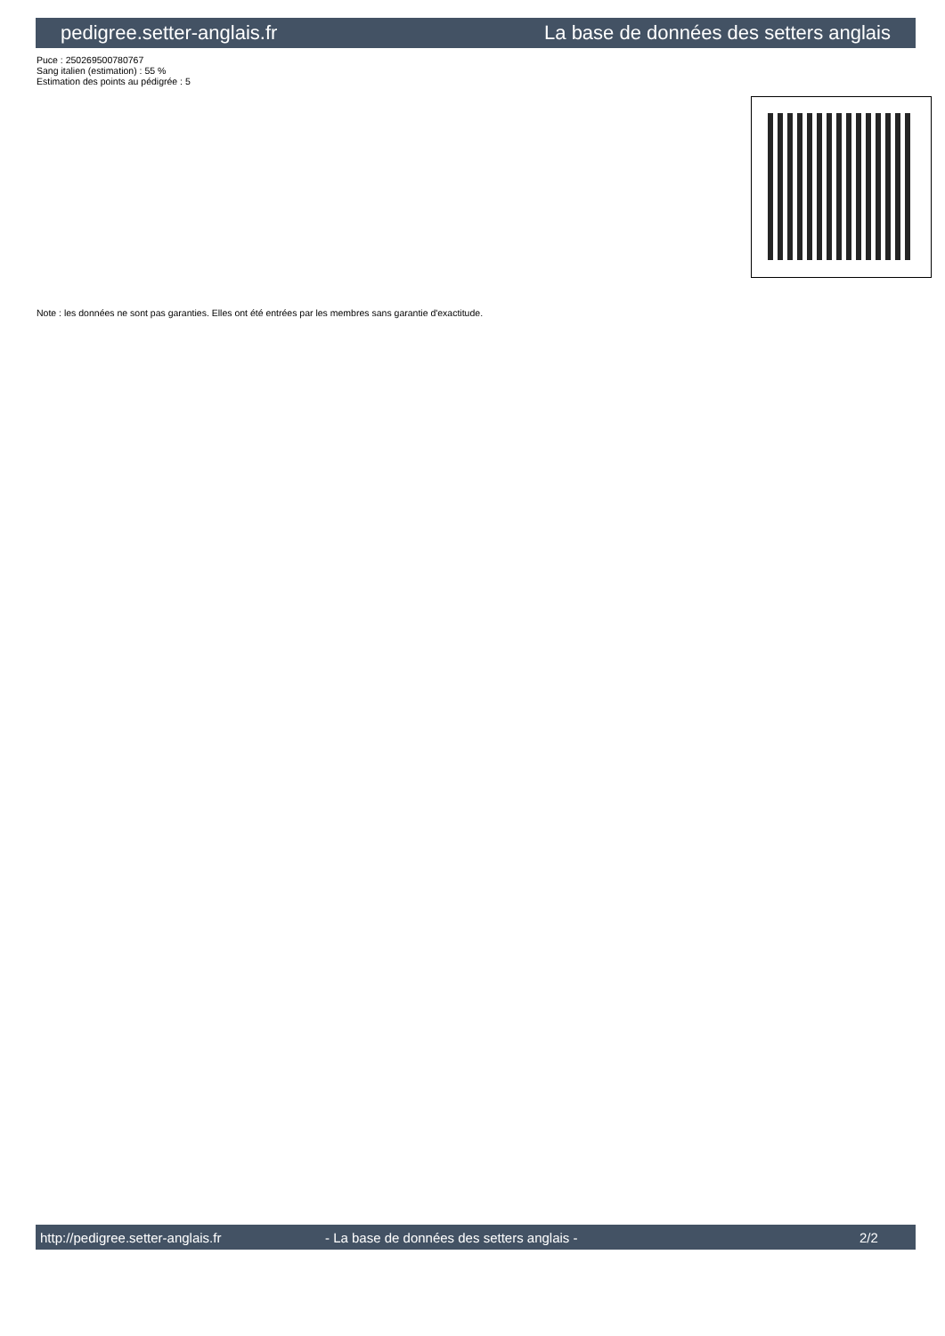pedigree.setter-anglais.fr La base de données des setters anglais
Puce : 250269500780767
Sang italien (estimation) : 55 %
Estimation des points au pédigrée : 5
Note : les données ne sont pas garanties. Elles ont été entrées par les membres sans garantie d'exactitude.
http://pedigree.setter-anglais.fr - La base de données des setters anglais - 2/2